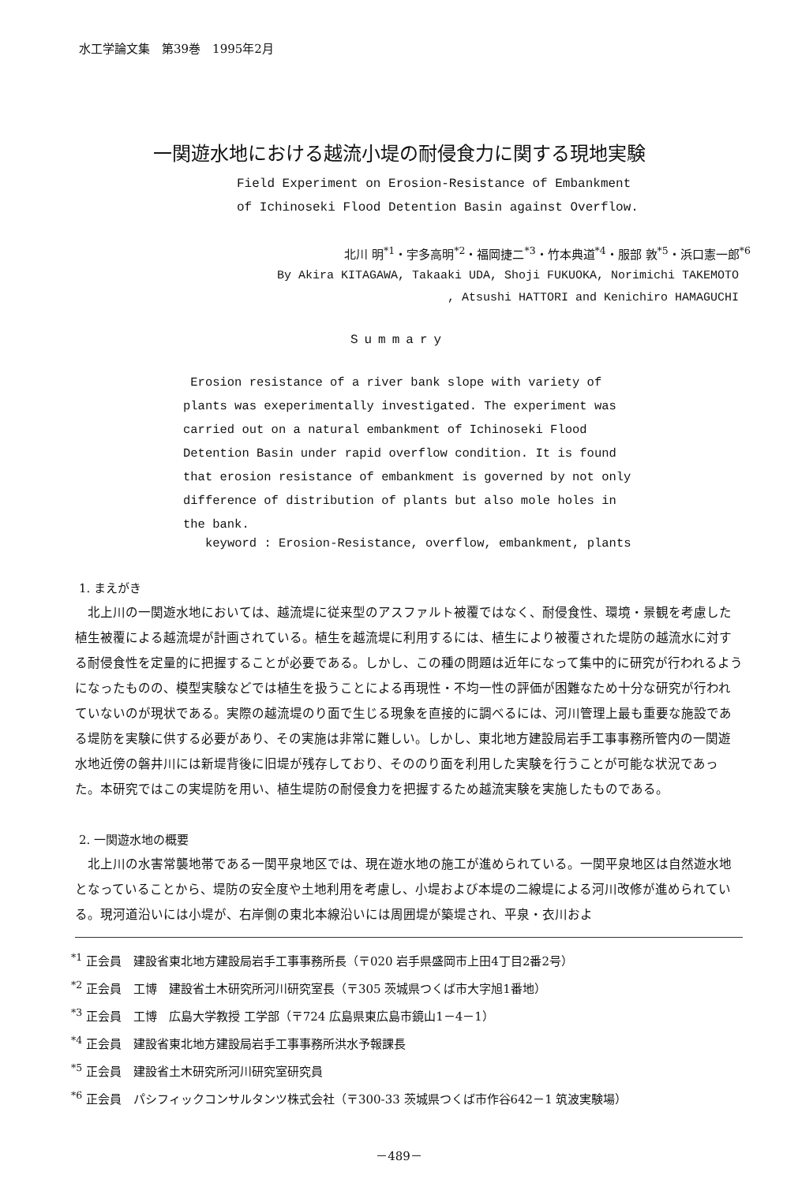水工学論文集　第39巻　1995年2月
一関遊水地における越流小堤の耐侵食力に関する現地実験
Field Experiment on Erosion-Resistance of Embankment
of Ichinoseki Flood Detention Basin against Overflow.
北川 明<sup>*1</sup>・宇多高明<sup>*2</sup>・福岡捷二<sup>*3</sup>・竹本典道<sup>*4</sup>・服部 敦<sup>*5</sup>・浜口憲一郎<sup>*6</sup>
By Akira KITAGAWA, Takaaki UDA, Shoji FUKUOKA, Norimichi TAKEMOTO
, Atsushi HATTORI and Kenichiro HAMAGUCHI
Summary
Erosion resistance of a river bank slope with variety of plants was exeperimentally investigated. The experiment was carried out on a natural embankment of Ichinoseki Flood Detention Basin under rapid overflow condition. It is found that erosion resistance of embankment is governed by not only difference of distribution of plants but also mole holes in the bank.
keyword : Erosion-Resistance, overflow, embankment, plants
1. まえがき
北上川の一関遊水地においては、越流堤に従来型のアスファルト被覆ではなく、耐侵食性、環境・景観を考慮した植生被覆による越流堤が計画されている。植生を越流堤に利用するには、植生により被覆された堤防の越流水に対する耐侵食性を定量的に把握することが必要である。しかし、この種の問題は近年になって集中的に研究が行われるようになったものの、模型実験などでは植生を扱うことによる再現性・不均一性の評価が困難なため十分な研究が行われていないのが現状である。実際の越流堤のり面で生じる現象を直接的に調べるには、河川管理上最も重要な施設である堤防を実験に供する必要があり、その実施は非常に難しい。しかし、東北地方建設局岩手工事事務所管内の一関遊水地近傍の磐井川には新堤背後に旧堤が残存しており、そののり面を利用した実験を行うことが可能な状況であった。本研究ではこの実堤防を用い、植生堤防の耐侵食力を把握するため越流実験を実施したものである。
2. 一関遊水地の概要
北上川の水害常襲地帯である一関平泉地区では、現在遊水地の施工が進められている。一関平泉地区は自然遊水地となっていることから、堤防の安全度や土地利用を考慮し、小堤および本堤の二線堤による河川改修が進められている。現河道沿いには小堤が、右岸側の東北本線沿いには周囲堤が築堤され、平泉・衣川およ
<sup>*1</sup> 正会員　建設省東北地方建設局岩手工事事務所長（〒020 岩手県盛岡市上田4丁目2番2号）
<sup>*2</sup> 正会員　工博　建設省土木研究所河川研究室長（〒305 茨城県つくば市大字旭1番地）
<sup>*3</sup> 正会員　工博　広島大学教授 工学部（〒724 広島県東広島市鏡山1－4－1）
<sup>*4</sup> 正会員　建設省東北地方建設局岩手工事事務所洪水予報課長
<sup>*5</sup> 正会員　建設省土木研究所河川研究室研究員
<sup>*6</sup> 正会員　パシフィックコンサルタンツ株式会社（〒300-33 茨城県つくば市作谷642－1 筑波実験場）
－489－